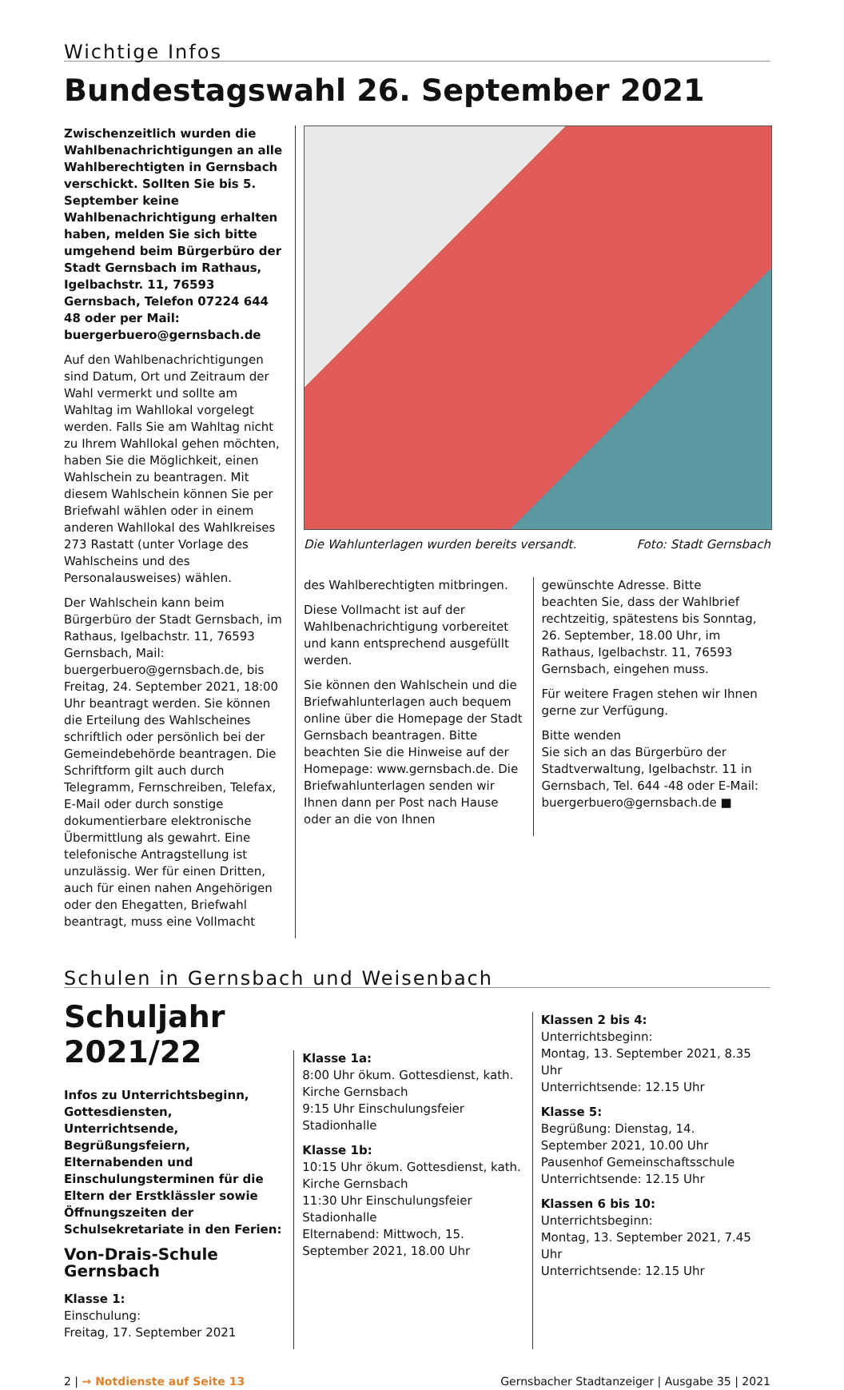Wichtige Infos
Bundestagswahl 26. September 2021
Zwischenzeitlich wurden die Wahl­benachrichtigungen an alle Wahl­berechtigten in Gernsbach verschickt. Sollten Sie bis 5. September keine Wahlbenachrichtigung erhalten haben, melden Sie sich bitte umgehend beim Bürgerbüro der Stadt Gernsbach im Rathaus, Igelbachstr. 11, 76593 Gernsbach, Telefon 07224 644 48 oder per Mail: buergerbuero@gernsbach.de
Auf den Wahlbenachrichtigungen sind Datum, Ort und Zeitraum der Wahl vermerkt und sollte am Wahltag im Wahllokal vorgelegt werden. Falls Sie am Wahltag nicht zu Ihrem Wahllokal gehen möchten, haben Sie die Möglichkeit, einen Wahlschein zu beantragen. Mit diesem Wahlschein können Sie per Briefwahl wählen oder in einem anderen Wahllokal des Wahlkreises 273 Rastatt (unter Vorlage des Wahlscheins und des Personalausweises) wählen.
Der Wahlschein kann beim Bürgerbüro der Stadt Gernsbach, im Rathaus, Igelbachstr. 11, 76593 Gernsbach, Mail: buergerbuero@gernsbach.de, bis Freitag, 24. September 2021, 18:00 Uhr beantragt werden. Sie können die Erteilung des Wahlscheines schriftlich oder persönlich bei der Gemeindebehörde beantragen. Die Schriftform gilt auch durch Telegramm, Fernschreiben, Telefax, E-Mail oder durch sonstige dokumentierbare elektronische Übermittlung als gewahrt. Eine telefonische Antragstellung ist unzulässig. Wer für einen Dritten, auch für einen nahen Angehörigen oder den Ehegatten, Briefwahl beantragt, muss eine Vollmacht
Die Wahlunterlagen wurden bereits versandt. Foto: Stadt Gernsbach
des Wahlberechtigten mitbringen.
Diese Vollmacht ist auf der Wahlbenachrichtigung vorbereitet und kann entsprechend ausgefüllt werden.
Sie können den Wahlschein und die Briefwahlunterlagen auch bequem online über die Homepage der Stadt Gernsbach beantragen. Bitte beachten Sie die Hinweise auf der Homepage: www.gernsbach.de. Die Briefwahlunterlagen senden wir Ihnen dann per Post nach Hause oder an die von Ihnen
gewünschte Adresse. Bitte beachten Sie, dass der Wahlbrief rechtzeitig, spätestens bis Sonntag, 26. September, 18.00 Uhr, im Rathaus, Igelbachstr. 11, 76593 Gernsbach, eingehen muss.
Für weitere Fragen stehen wir Ihnen gerne zur Verfügung.
Bitte wenden
Sie sich an das Bürgerbüro der Stadtverwaltung, Igelbachstr. 11 in Gernsbach, Tel. 644 -48 oder E-Mail: buergerbuero@gernsbach.de ■
Schulen in Gernsbach und Weisenbach
Schuljahr 2021/22
Infos zu Unterrichtsbeginn, Gottesdiensten, Unterrichtsende, Begrüßungsfeiern, Elternabenden und Einschulungsterminen für die Eltern der Erstklässler sowie Öffnungszeiten der Schulsekretariate in den Ferien:
Von-Drais-Schule Gernsbach
Klasse 1:
Einschulung:
Freitag, 17. September 2021
Klasse 1a:
8:00 Uhr ökum. Gottesdienst, kath. Kirche Gernsbach
9:15 Uhr Einschulungsfeier Stadionhalle
Klasse 1b:
10:15 Uhr ökum. Gottesdienst, kath. Kirche Gernsbach
11:30 Uhr Einschulungsfeier Stadionhalle
Elternabend: Mittwoch, 15. September 2021, 18.00 Uhr
Klassen 2 bis 4:
Unterrichtsbeginn:
Montag, 13. September 2021, 8.35 Uhr
Unterrichtsende: 12.15 Uhr
Klasse 5:
Begrüßung: Dienstag, 14. September 2021, 10.00 Uhr Pausenhof Gemeinschaftsschule
Unterrichtsende: 12.15 Uhr
Klassen 6 bis 10:
Unterrichtsbeginn:
Montag, 13. September 2021, 7.45 Uhr
Unterrichtsende: 12.15 Uhr
2 | → Notdienste auf Seite 13 Gernsbacher Stadtanzeiger | Ausgabe 35 | 2021